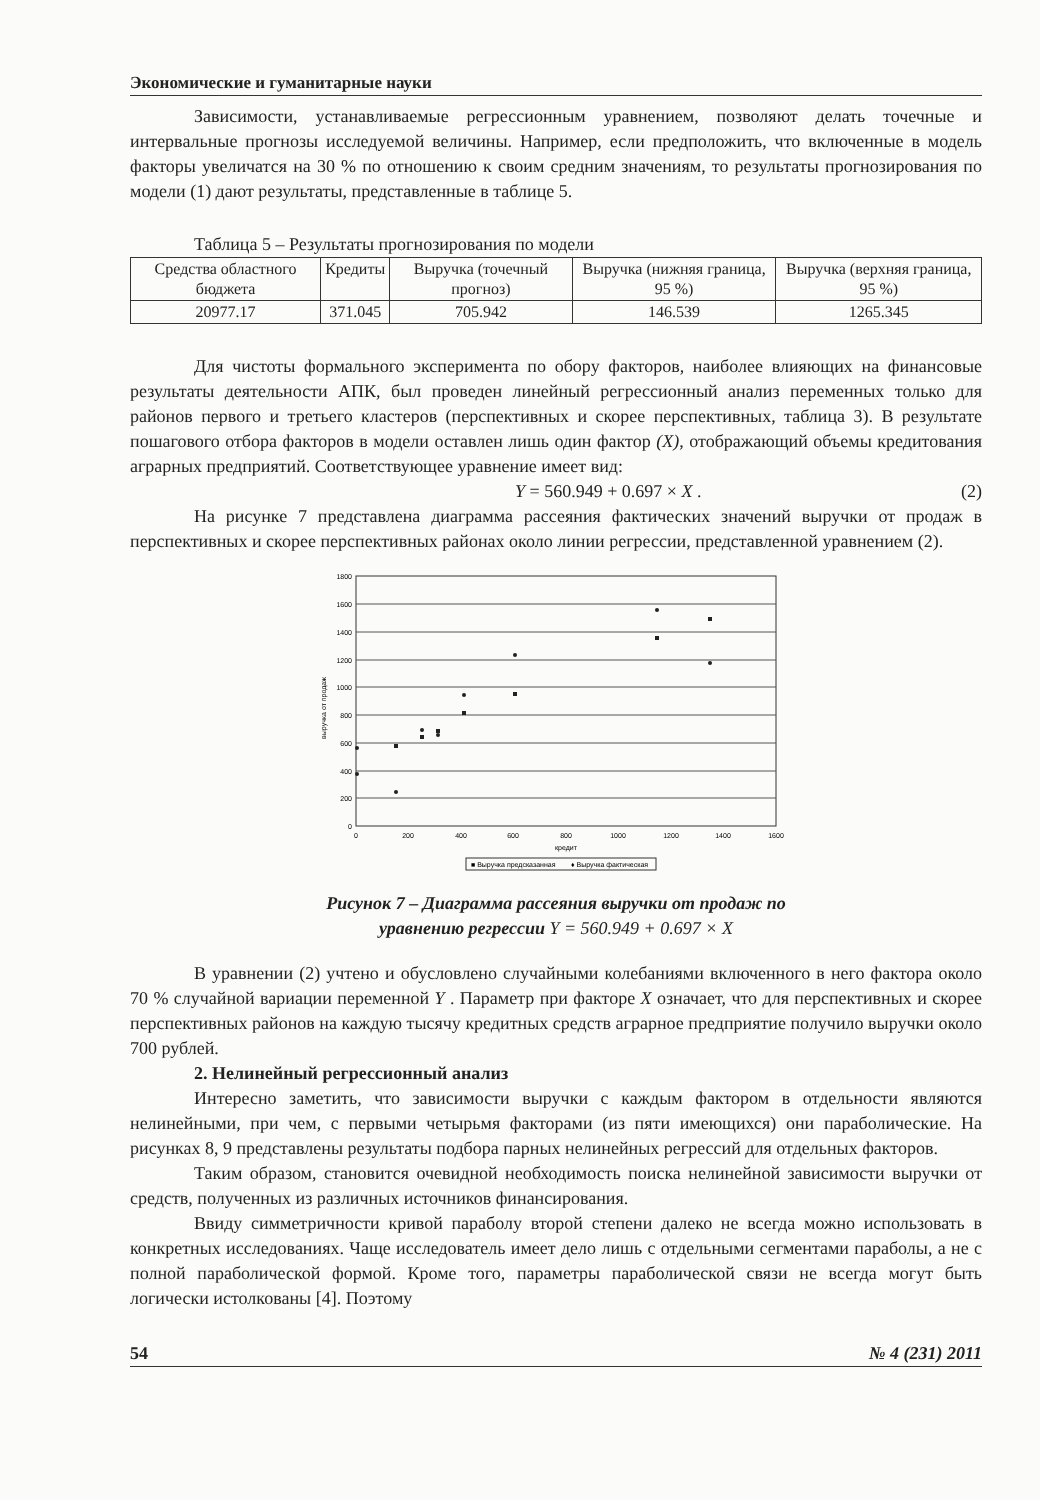Экономические и гуманитарные науки
Зависимости, устанавливаемые регрессионным уравнением, позволяют делать точечные и интервальные прогнозы исследуемой величины. Например, если предположить, что включенные в модель факторы увеличатся на 30 % по отношению к своим средним значениям, то результаты прогнозирования по модели (1) дают результаты, представленные в таблице 5.
Таблица 5 – Результаты прогнозирования по модели
| Средства областного бюджета | Кредиты | Выручка (точечный прогноз) | Выручка (нижняя граница, 95 %) | Выручка (верхняя граница, 95 %) |
| 20977.17 | 371.045 | 705.942 | 146.539 | 1265.345 |
Для чистоты формального эксперимента по обору факторов, наиболее влияющих на финансовые результаты деятельности АПК, был проведен линейный регрессионный анализ переменных только для районов первого и третьего кластеров (перспективных и скорее перспективных, таблица 3). В результате пошагового отбора факторов в модели оставлен лишь один фактор (X), отображающий объемы кредитования аграрных предприятий. Соответствующее уравнение имеет вид:
Y = 560.949 + 0.697 × X . (2)
На рисунке 7 представлена диаграмма рассеяния фактических значений выручки от продаж в перспективных и скорее перспективных районах около линии регрессии, представленной уравнением (2).
1800
1600
1400
1200
1000
800
600
400
200
0
0
200
400
600
800
1000
1200
1400
1600
кредит
выручка от продаж
■ Выручка предсказанная
♦ Выручка фактическая
Рисунок 7 – Диаграмма рассеяния выручки от продаж по
уравнению регрессии Y = 560.949 + 0.697 × X
В уравнении (2) учтено и обусловлено случайными колебаниями включенного в него фактора около 70 % случайной вариации переменной Y . Параметр при факторе X означает, что для перспективных и скорее перспективных районов на каждую тысячу кредитных средств аграрное предприятие получило выручки около 700 рублей.
2. Нелинейный регрессионный анализ
Интересно заметить, что зависимости выручки с каждым фактором в отдельности являются нелинейными, при чем, с первыми четырьмя факторами (из пяти имеющихся) они параболические. На рисунках 8, 9 представлены результаты подбора парных нелинейных регрессий для отдельных факторов.
Таким образом, становится очевидной необходимость поиска нелинейной зависимости выручки от средств, полученных из различных источников финансирования.
Ввиду симметричности кривой параболу второй степени далеко не всегда можно использовать в конкретных исследованиях. Чаще исследователь имеет дело лишь с отдельными сегментами параболы, а не с полной параболической формой. Кроме того, параметры параболической связи не всегда могут быть логически истолкованы [4]. Поэтому
54 № 4 (231) 2011